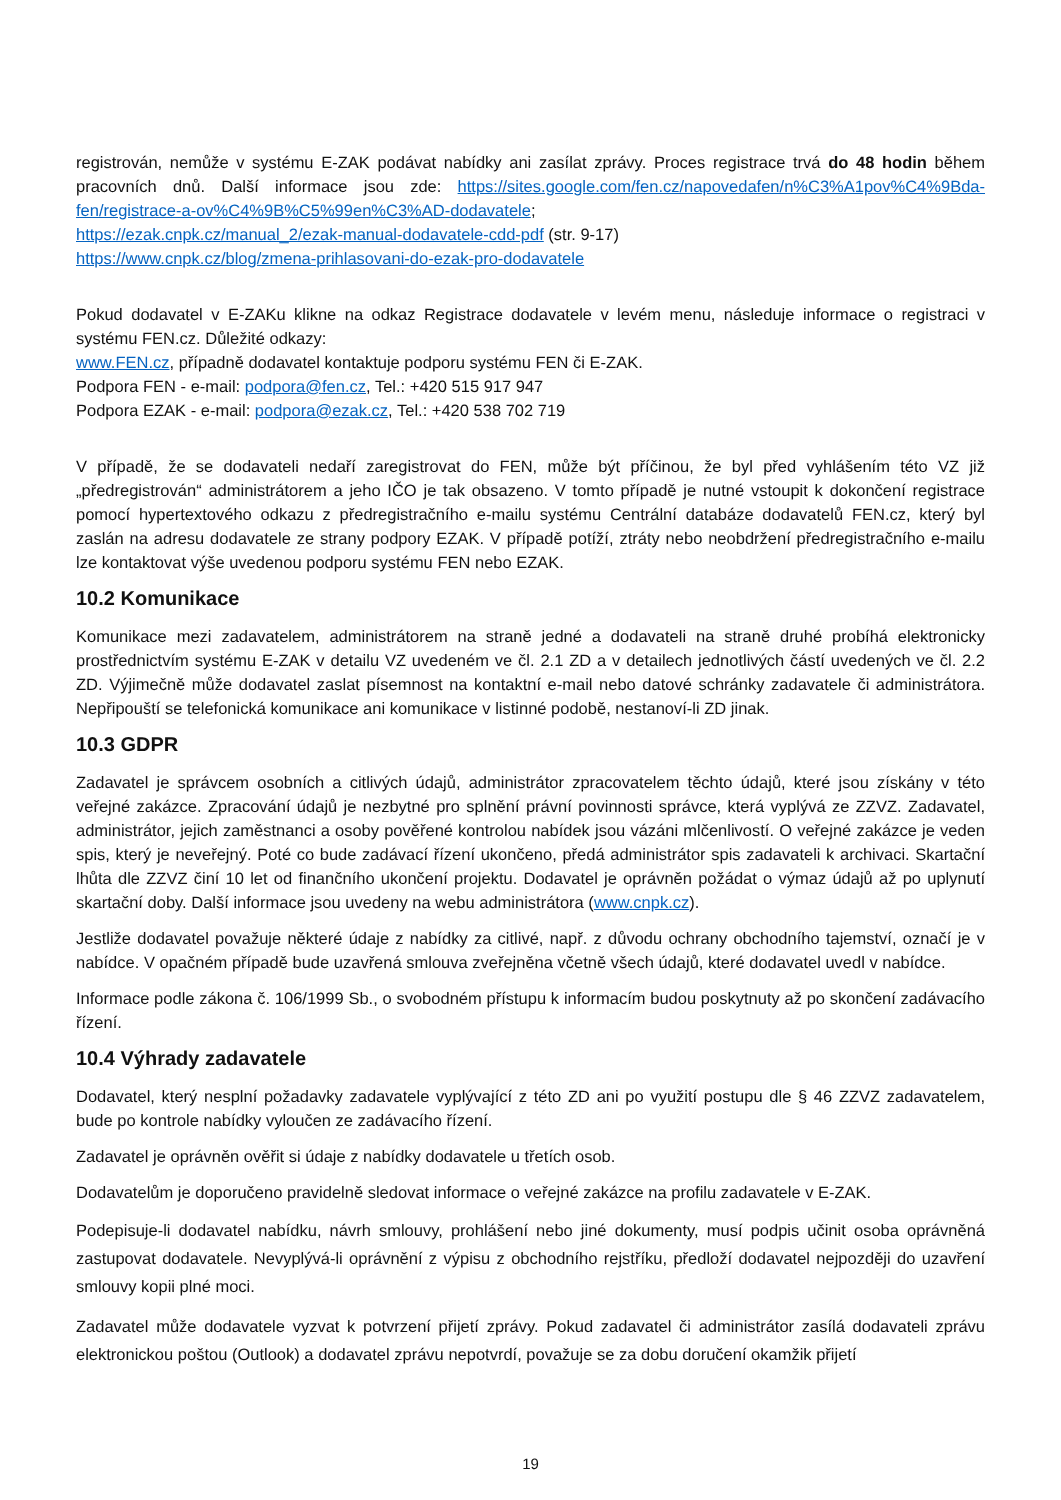registrován, nemůže v systému E-ZAK podávat nabídky ani zasílat zprávy. Proces registrace trvá do 48 hodin během pracovních dnů. Další informace jsou zde: https://sites.google.com/fen.cz/napovedafen/n%C3%A1pov%C4%9Bda-fen/registrace-a-ov%C4%9B%C5%99en%C3%AD-dodavatele;
https://ezak.cnpk.cz/manual_2/ezak-manual-dodavatele-cdd-pdf (str. 9-17)
https://www.cnpk.cz/blog/zmena-prihlasovani-do-ezak-pro-dodavatele
Pokud dodavatel v E-ZAKu klikne na odkaz Registrace dodavatele v levém menu, následuje informace o registraci v systému FEN.cz. Důležité odkazy:
www.FEN.cz, případně dodavatel kontaktuje podporu systému FEN či E-ZAK.
Podpora FEN - e-mail: podpora@fen.cz, Tel.: +420 515 917 947
Podpora EZAK - e-mail: podpora@ezak.cz, Tel.: +420 538 702 719
V případě, že se dodavateli nedaří zaregistrovat do FEN, může být příčinou, že byl před vyhlášením této VZ již „předregistrován“ administrátorem a jeho IČO je tak obsazeno. V tomto případě je nutné vstoupit k dokončení registrace pomocí hypertextového odkazu z předregistračního e-mailu systému Centrální databáze dodavatelů FEN.cz, který byl zaslán na adresu dodavatele ze strany podpory EZAK. V případě potíží, ztráty nebo neobdržení předregistračního e-mailu lze kontaktovat výše uvedenou podporu systému FEN nebo EZAK.
10.2 Komunikace
Komunikace mezi zadavatelem, administrátorem na straně jedné a dodavateli na straně druhé probíhá elektronicky prostřednictvím systému E-ZAK v detailu VZ uvedeném ve čl. 2.1 ZD a v detailech jednotlivých částí uvedených ve čl. 2.2 ZD. Výjimečně může dodavatel zaslat písemnost na kontaktní e-mail nebo datové schránky zadavatele či administrátora. Nepřipouští se telefonická komunikace ani komunikace v listinné podobě, nestanoví-li ZD jinak.
10.3 GDPR
Zadavatel je správcem osobních a citlivých údajů, administrátor zpracovatelem těchto údajů, které jsou získány v této veřejné zakázce. Zpracování údajů je nezbytné pro splnění právní povinnosti správce, která vyplývá ze ZZVZ. Zadavatel, administrátor, jejich zaměstnanci a osoby pověřené kontrolou nabídek jsou vázáni mlčenlivostí. O veřejné zakázce je veden spis, který je neveřejný. Poté co bude zadávací řízení ukončeno, předá administrátor spis zadavateli k archivaci. Skartační lhůta dle ZZVZ činí 10 let od finančního ukončení projektu. Dodavatel je oprávněn požádat o výmaz údajů až po uplynutí skartační doby. Další informace jsou uvedeny na webu administrátora (www.cnpk.cz).
Jestliže dodavatel považuje některé údaje z nabídky za citlivé, např. z důvodu ochrany obchodního tajemství, označí je v nabídce. V opačném případě bude uzavřená smlouva zveřejněna včetně všech údajů, které dodavatel uvedl v nabídce.
Informace podle zákona č. 106/1999 Sb., o svobodném přístupu k informacím budou poskytnuty až po skončení zadávacího řízení.
10.4 Výhrady zadavatele
Dodavatel, který nesplní požadavky zadavatele vyplývající z této ZD ani po využití postupu dle § 46 ZZVZ zadavatelem, bude po kontrole nabídky vyloučen ze zadávacího řízení.
Zadavatel je oprávněn ověřit si údaje z nabídky dodavatele u třetích osob.
Dodavatelům je doporučeno pravidelně sledovat informace o veřejné zakázce na profilu zadavatele v E-ZAK.
Podepisuje-li dodavatel nabídku, návrh smlouvy, prohlášení nebo jiné dokumenty, musí podpis učinit osoba oprávněná zastupovat dodavatele. Nevyplývá-li oprávnění z výpisu z obchodního rejstříku, předloží dodavatel nejpozději do uzavření smlouvy kopii plné moci.
Zadavatel může dodavatele vyzvat k potvrzení přijetí zprávy. Pokud zadavatel či administrátor zasílá dodavateli zprávu elektronickou poštou (Outlook) a dodavatel zprávu nepotvrdí, považuje se za dobu doručení okamžik přijetí
19